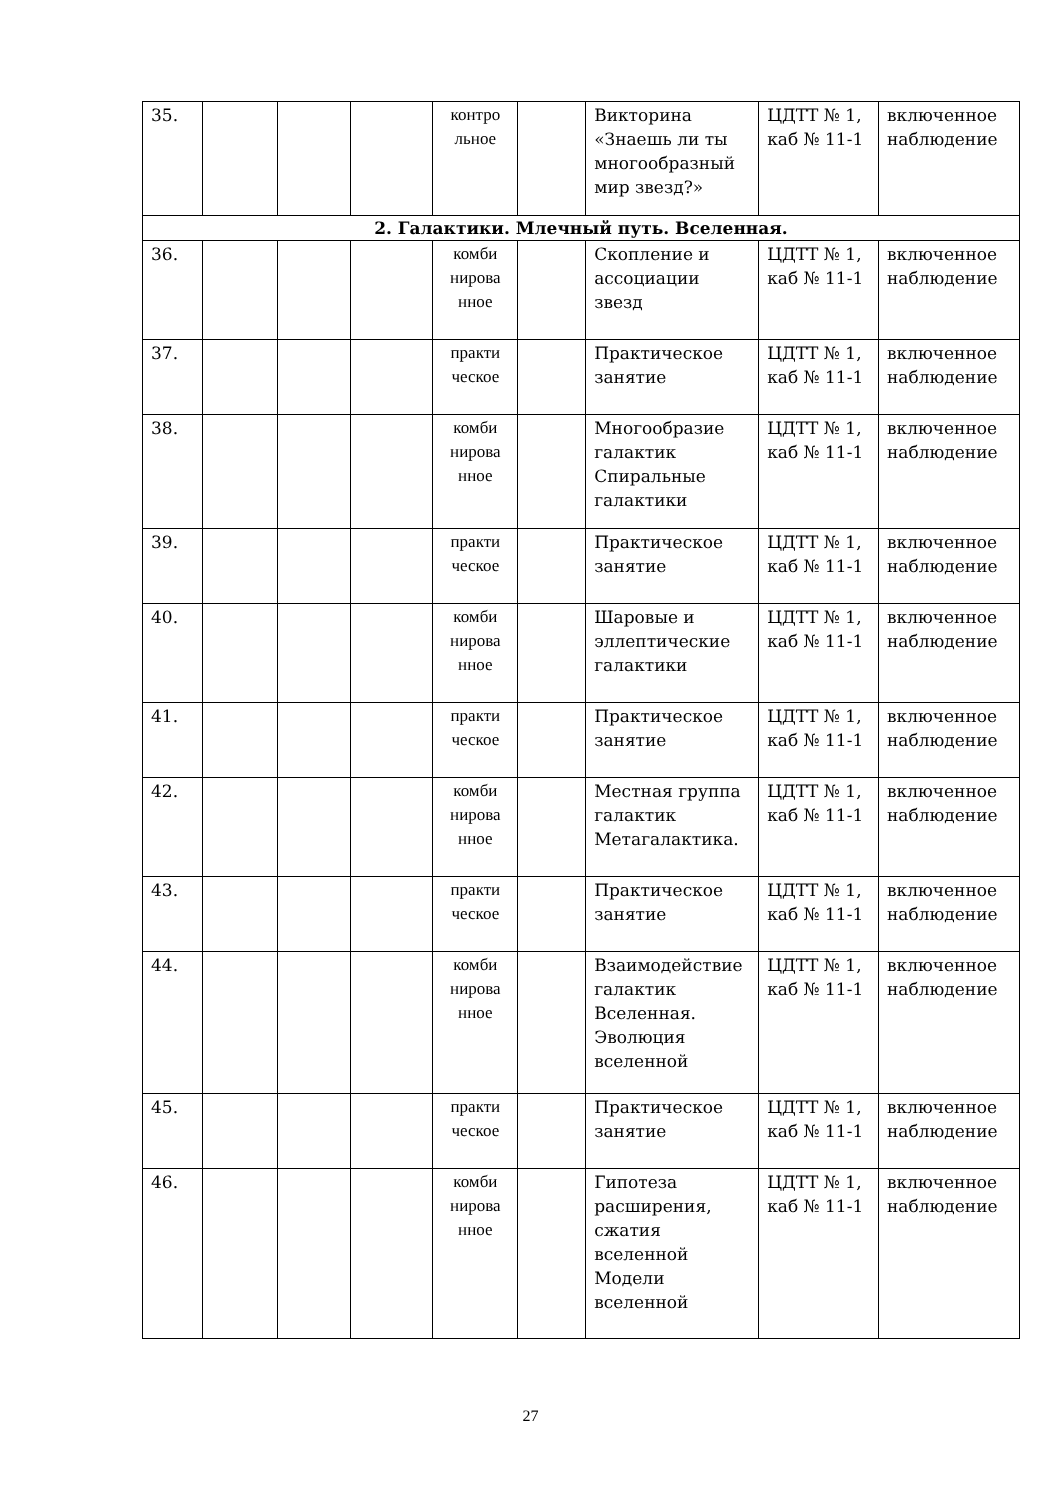| 35. | | | | контро льное | | Викторина «Знаешь ли ты многообразный мир звезд?» | ЦДТТ № 1, каб № 11-1 | включенное наблюдение |
| 2. Галактики. Млечный путь. Вселенная. | | | | | | | | |
| 36. | | | | комби нирова нное | | Скопление и ассоциации звезд | ЦДТТ № 1, каб № 11-1 | включенное наблюдение |
| 37. | | | | практи ческое | | Практическое занятие | ЦДТТ № 1, каб № 11-1 | включенное наблюдение |
| 38. | | | | комби нирова нное | | Многообразие галактик Спиральные галактики | ЦДТТ № 1, каб № 11-1 | включенное наблюдение |
| 39. | | | | практи ческое | | Практическое занятие | ЦДТТ № 1, каб № 11-1 | включенное наблюдение |
| 40. | | | | комби нирова нное | | Шаровые и эллептические галактики | ЦДТТ № 1, каб № 11-1 | включенное наблюдение |
| 41. | | | | практи ческое | | Практическое занятие | ЦДТТ № 1, каб № 11-1 | включенное наблюдение |
| 42. | | | | комби нирова нное | | Местная группа галактик Метагалактика. | ЦДТТ № 1, каб № 11-1 | включенное наблюдение |
| 43. | | | | практи ческое | | Практическое занятие | ЦДТТ № 1, каб № 11-1 | включенное наблюдение |
| 44. | | | | комби нирова нное | | Взаимодействие галактик Вселенная. Эволюция вселенной | ЦДТТ № 1, каб № 11-1 | включенное наблюдение |
| 45. | | | | практи ческое | | Практическое занятие | ЦДТТ № 1, каб № 11-1 | включенное наблюдение |
| 46. | | | | комби нирова нное | | Гипотеза расширения, сжатия вселенной Модели вселенной | ЦДТТ № 1, каб № 11-1 | включенное наблюдение |
27